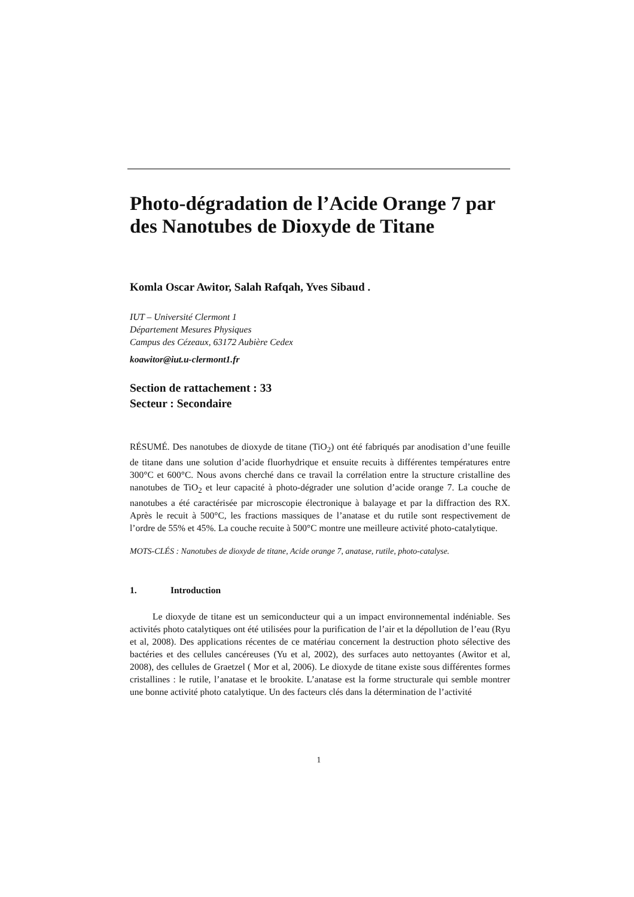Photo-dégradation de l’Acide Orange 7 par des Nanotubes de Dioxyde de Titane
Komla Oscar Awitor, Salah Rafqah, Yves Sibaud .
IUT – Université Clermont 1
Département Mesures Physiques
Campus des Cézeaux, 63172 Aubière Cedex
koawitor@iut.u-clermont1.fr
Section de rattachement : 33
Secteur : Secondaire
RÉSUMÉ. Des nanotubes de dioxyde de titane (TiO<sub>2</sub>) ont été fabriqués par anodisation d’une feuille de titane dans une solution d’acide fluorhydrique et ensuite recuits à différentes températures entre 300°C et 600°C. Nous avons cherché dans ce travail la corrélation entre la structure cristalline des nanotubes de TiO<sub>2</sub> et leur capacité à photo-dégrader une solution d’acide orange 7. La couche de nanotubes a été caractérisée par microscopie électronique à balayage et par la diffraction des RX. Après le recuit à 500°C, les fractions massiques de l’anatase et du rutile sont respectivement de l’ordre de 55% et 45%. La couche recuite à 500°C montre une meilleure activité photo-catalytique.
MOTS-CLÉS : Nanotubes de dioxyde de titane, Acide orange 7, anatase, rutile, photo-catalyse.
1. Introduction
Le dioxyde de titane est un semiconducteur qui a un impact environnemental indéniable. Ses activités photo catalytiques ont été utilisées pour la purification de l’air et la dépollution de l’eau (Ryu et al, 2008). Des applications récentes de ce matériau concernent la destruction photo sélective des bactéries et des cellules cancéreuses (Yu et al, 2002), des surfaces auto nettoyantes (Awitor et al, 2008), des cellules de Graetzel ( Mor et al, 2006). Le dioxyde de titane existe sous différentes formes cristallines : le rutile, l’anatase et le brookite. L’anatase est la forme structurale qui semble montrer une bonne activité photo catalytique. Un des facteurs clés dans la détermination de l’activité
1